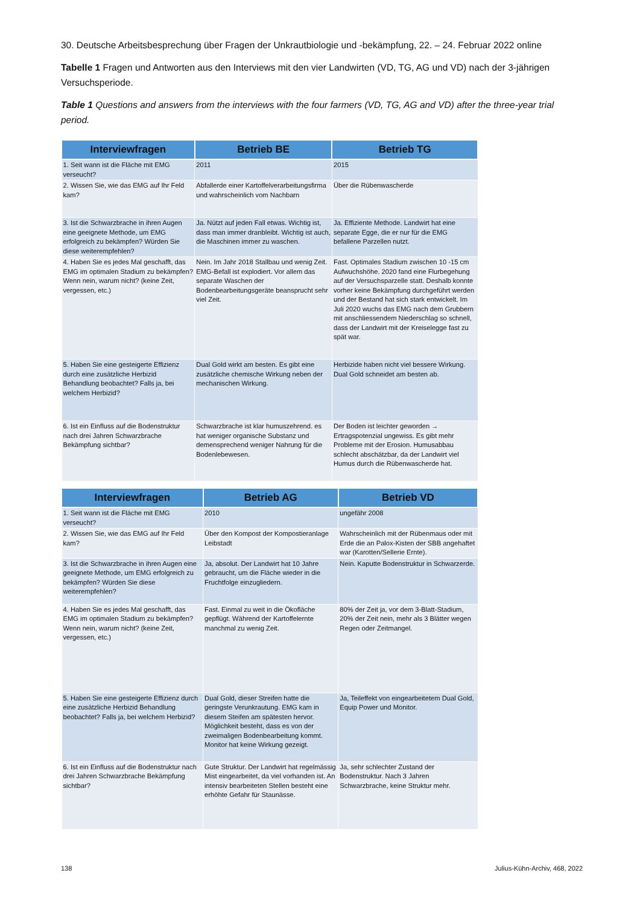30. Deutsche Arbeitsbesprechung über Fragen der Unkrautbiologie und -bekämpfung, 22. – 24. Februar 2022 online
Tabelle 1 Fragen und Antworten aus den Interviews mit den vier Landwirten (VD, TG, AG und VD) nach der 3-jährigen Versuchsperiode.
Table 1 Questions and answers from the interviews with the four farmers (VD, TG, AG and VD) after the three-year trial period.
| Interviewfragen | Betrieb BE | Betrieb TG |
| --- | --- | --- |
| 1. Seit wann ist die Fläche mit EMG verseucht? | 2011 | 2015 |
| 2. Wissen Sie, wie das EMG auf Ihr Feld kam? | Abfallerde einer Kartoffelverarbeitungsfirma und wahrscheinlich vom Nachbarn | Über die Rübenwascherde |
| 3. Ist die Schwarzbrache in ihren Augen eine geeignete Methode, um EMG erfolgreich zu bekämpfen? Würden Sie diese weiterempfehlen? | Ja. Nützt auf jeden Fall etwas. Wichtig ist, dass man immer dranbleibt. Wichtig ist auch, die Maschinen immer zu waschen. | Ja. Effiziente Methode. Landwirt hat eine separate Egge, die er nur für die EMG befallene Parzellen nutzt. |
| 4. Haben Sie es jedes Mal geschafft, das EMG im optimalen Stadium zu bekämpfen? Wenn nein, warum nicht? (keine Zeit, vergessen, etc.) | Nein. Im Jahr 2018 Stallbau und wenig Zeit. EMG-Befall ist explodiert. Vor allem das separate Waschen der Bodenbearbeitungsgeräte beansprucht sehr viel Zeit. | Fast. Optimales Stadium zwischen 10 -15 cm Aufwuchshöhe. 2020 fand eine Flurbegehung auf der Versuchsparzelle statt. Deshalb konnte vorher keine Bekämpfung durchgeführt werden und der Bestand hat sich stark entwickelt. Im Juli 2020 wuchs das EMG nach dem Grubbern mit anschliessendem Niederschlag so schnell, dass der Landwirt mit der Kreiselegge fast zu spät war. |
| 5. Haben Sie eine gesteigerte Effizienz durch eine zusätzliche Herbizid Behandlung beobachtet? Falls ja, bei welchem Herbizid? | Dual Gold wirkt am besten. Es gibt eine zusätzliche chemische Wirkung neben der mechanischen Wirkung. | Herbizide haben nicht viel bessere Wirkung. Dual Gold schneidet am besten ab. |
| 6. Ist ein Einfluss auf die Bodenstruktur nach drei Jahren Schwarzbrache Bekämpfung sichtbar? | Schwarzbrache ist klar humuszehrend. es hat weniger organische Substanz und demensprechend weniger Nahrung für die Bodenlebewesen. | Der Boden ist leichter geworden → Ertragspotenzial ungewiss. Es gibt mehr Probleme mit der Erosion. Humusabbau schlecht abschätzbar, da der Landwirt viel Humus durch die Rübenwascherde hat. |
| Interviewfragen | Betrieb AG | Betrieb VD |
| --- | --- | --- |
| 1. Seit wann ist die Fläche mit EMG verseucht? | 2010 | ungefähr 2008 |
| 2. Wissen Sie, wie das EMG auf Ihr Feld kam? | Über den Kompost der Kompostieranlage Leibstadt | Wahrscheinlich mit der Rübenmaus oder mit Erde die an Palox-Kisten der SBB angehaftet war (Karotten/Sellerie Ernte). |
| 3. Ist die Schwarzbrache in ihren Augen eine geeignete Methode, um EMG erfolgreich zu bekämpfen? Würden Sie diese weiterempfehlen? | Ja, absolut. Der Landwirt hat 10 Jahre gebraucht, um die Fläche wieder in die Fruchtfolge einzugliedern. | Nein. Kaputte Bodenstruktur in Schwarzerde. |
| 4. Haben Sie es jedes Mal geschafft, das EMG im optimalen Stadium zu bekämpfen? Wenn nein, warum nicht? (keine Zeit, vergessen, etc.) | Fast. Einmal zu weit in die Ökofläche gepflügt. Während der Kartoffelernte manchmal zu wenig Zeit. | 80% der Zeit ja, vor dem 3-Blatt-Stadium, 20% der Zeit nein, mehr als 3 Blätter wegen Regen oder Zeitmangel. |
| 5. Haben Sie eine gesteigerte Effizienz durch eine zusätzliche Herbizid Behandlung beobachtet? Falls ja, bei welchem Herbizid? | Dual Gold, dieser Streifen hatte die geringste Verunkrautung. EMG kam in diesem Steifen am spätesten hervor. Möglichkeit besteht, dass es von der zweimaligen Bodenbearbeitung kommt. Monitor hat keine Wirkung gezeigt. | Ja, Teileffekt von eingearbeitetem Dual Gold, Equip Power und Monitor. |
| 6. Ist ein Einfluss auf die Bodenstruktur nach drei Jahren Schwarzbrache Bekämpfung sichtbar? | Gute Struktur. Der Landwirt hat regelmässig Mist eingearbeitet, da viel vorhanden ist. An intensiv bearbeiteten Stellen besteht eine erhöhte Gefahr für Staunässe. | Ja, sehr schlechter Zustand der Bodenstruktur. Nach 3 Jahren Schwarzbrache, keine Struktur mehr. |
138 Julius-Kühn-Archiv, 468, 2022